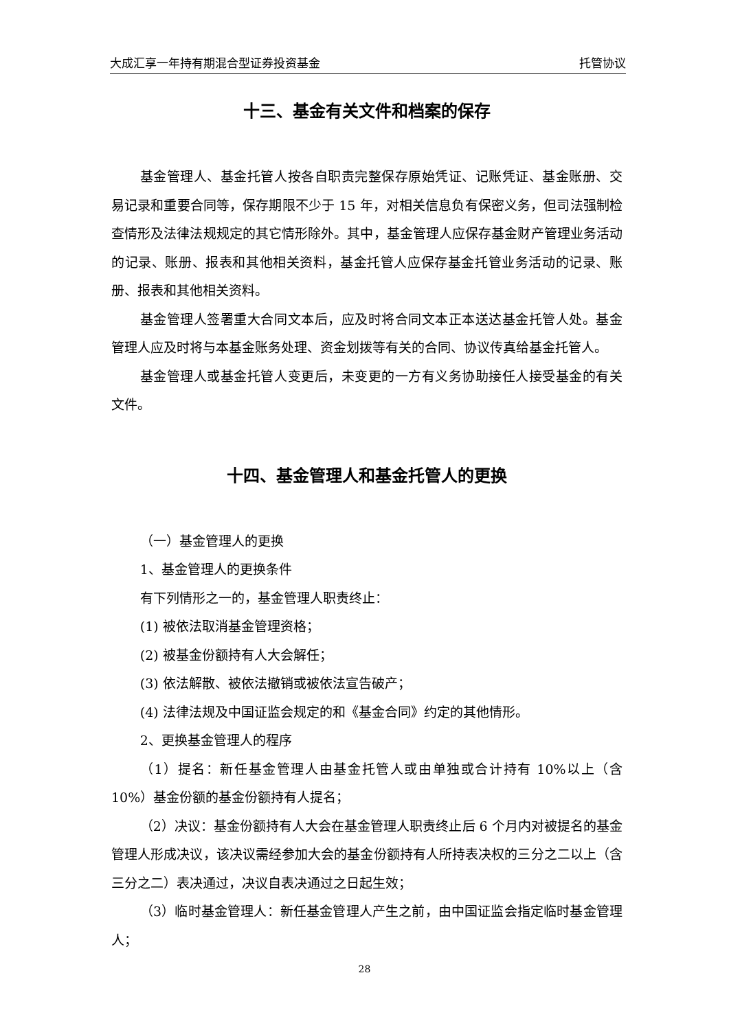大成汇享一年持有期混合型证券投资基金 托管协议
十三、基金有关文件和档案的保存
基金管理人、基金托管人按各自职责完整保存原始凭证、记账凭证、基金账册、交易记录和重要合同等，保存期限不少于 15 年，对相关信息负有保密义务，但司法强制检查情形及法律法规规定的其它情形除外。其中，基金管理人应保存基金财产管理业务活动的记录、账册、报表和其他相关资料，基金托管人应保存基金托管业务活动的记录、账册、报表和其他相关资料。
基金管理人签署重大合同文本后，应及时将合同文本正本送达基金托管人处。基金管理人应及时将与本基金账务处理、资金划拨等有关的合同、协议传真给基金托管人。
基金管理人或基金托管人变更后，未变更的一方有义务协助接任人接受基金的有关文件。
十四、基金管理人和基金托管人的更换
（一）基金管理人的更换
1、基金管理人的更换条件
有下列情形之一的，基金管理人职责终止：
(1) 被依法取消基金管理资格；
(2) 被基金份额持有人大会解任；
(3) 依法解散、被依法撤销或被依法宣告破产；
(4) 法律法规及中国证监会规定的和《基金合同》约定的其他情形。
2、更换基金管理人的程序
（1）提名：新任基金管理人由基金托管人或由单独或合计持有 10%以上（含 10%）基金份额的基金份额持有人提名；
（2）决议：基金份额持有人大会在基金管理人职责终止后 6 个月内对被提名的基金管理人形成决议，该决议需经参加大会的基金份额持有人所持表决权的三分之二以上（含三分之二）表决通过，决议自表决通过之日起生效；
（3）临时基金管理人：新任基金管理人产生之前，由中国证监会指定临时基金管理人；
28